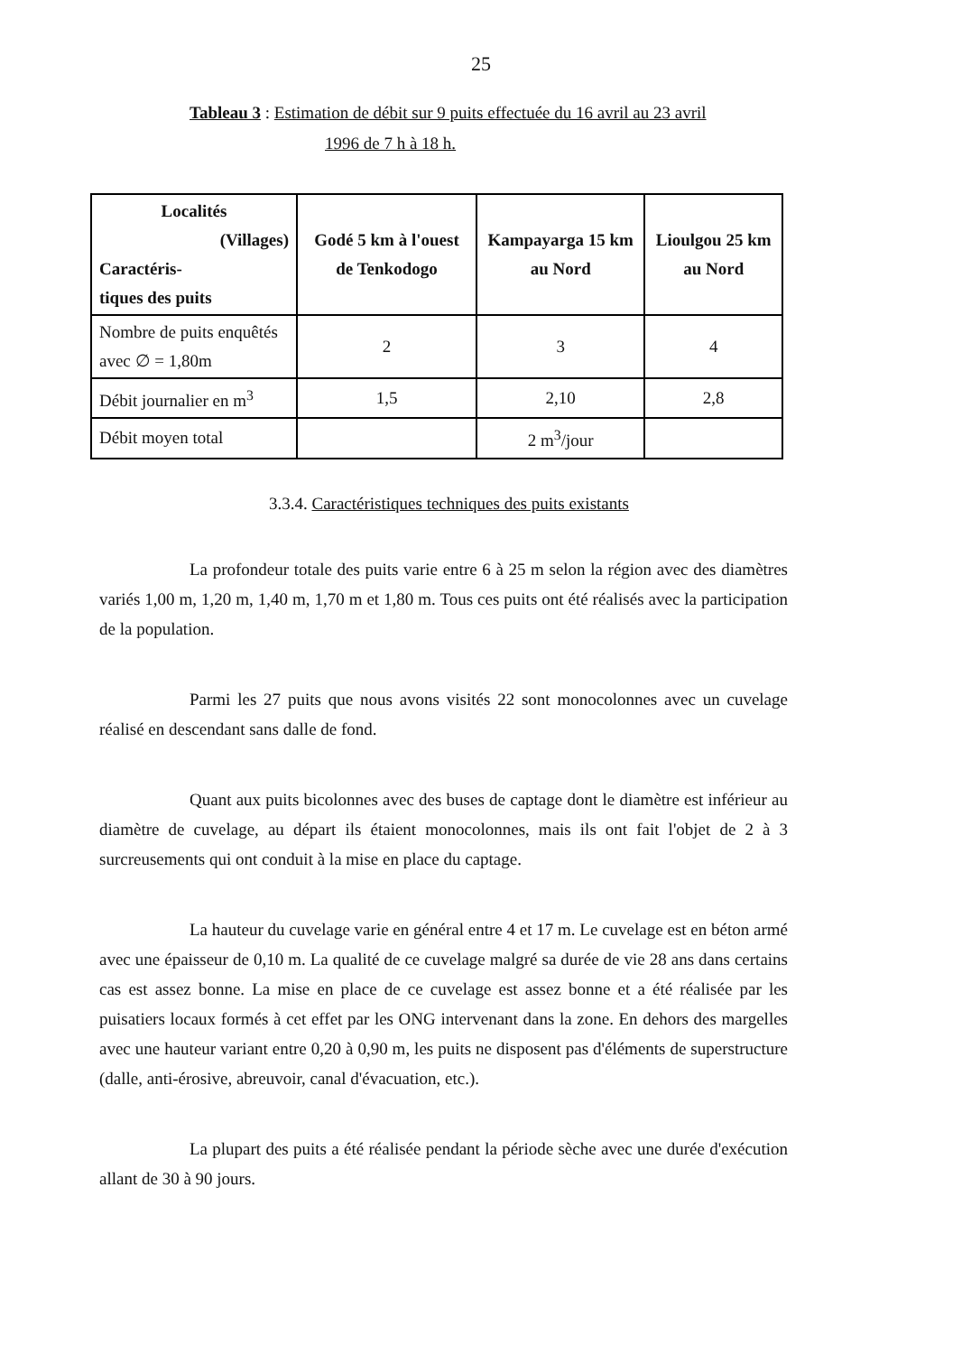25
Tableau 3 : Estimation de débit sur 9 puits effectuée du 16 avril au 23 avril
1996 de 7 h à 18 h.
| Localités (Villages) Caractéris- tiques des puits | Godé 5 km à l'ouest de Tenkodogo | Kampayarga 15 km au Nord | Lioulgou 25 km au Nord |
| Nombre de puits enquêtés avec ∅ = 1,80m | 2 | 3 | 4 |
| Débit journalier en m<sup>3</sup> | 1,5 | 2,10 | 2,8 |
| Débit moyen total | | 2 m<sup>3</sup>/jour | |
3.3.4. Caractéristiques techniques des puits existants
La profondeur totale des puits varie entre 6 à 25 m selon la région avec des diamètres variés 1,00 m, 1,20 m, 1,40 m, 1,70 m et 1,80 m. Tous ces puits ont été réalisés avec la participation de la population.
Parmi les 27 puits que nous avons visités 22 sont monocolonnes avec un cuvelage réalisé en descendant sans dalle de fond.
Quant aux puits bicolonnes avec des buses de captage dont le diamètre est inférieur au diamètre de cuvelage, au départ ils étaient monocolonnes, mais ils ont fait l'objet de 2 à 3 surcreusements qui ont conduit à la mise en place du captage.
La hauteur du cuvelage varie en général entre 4 et 17 m. Le cuvelage est en béton armé avec une épaisseur de 0,10 m. La qualité de ce cuvelage malgré sa durée de vie 28 ans dans certains cas est assez bonne. La mise en place de ce cuvelage est assez bonne et a été réalisée par les puisatiers locaux formés à cet effet par les ONG intervenant dans la zone. En dehors des margelles avec une hauteur variant entre 0,20 à 0,90 m, les puits ne disposent pas d'éléments de superstructure (dalle, anti-érosive, abreuvoir, canal d'évacuation, etc.).
La plupart des puits a été réalisée pendant la période sèche avec une durée d'exécution allant de 30 à 90 jours.